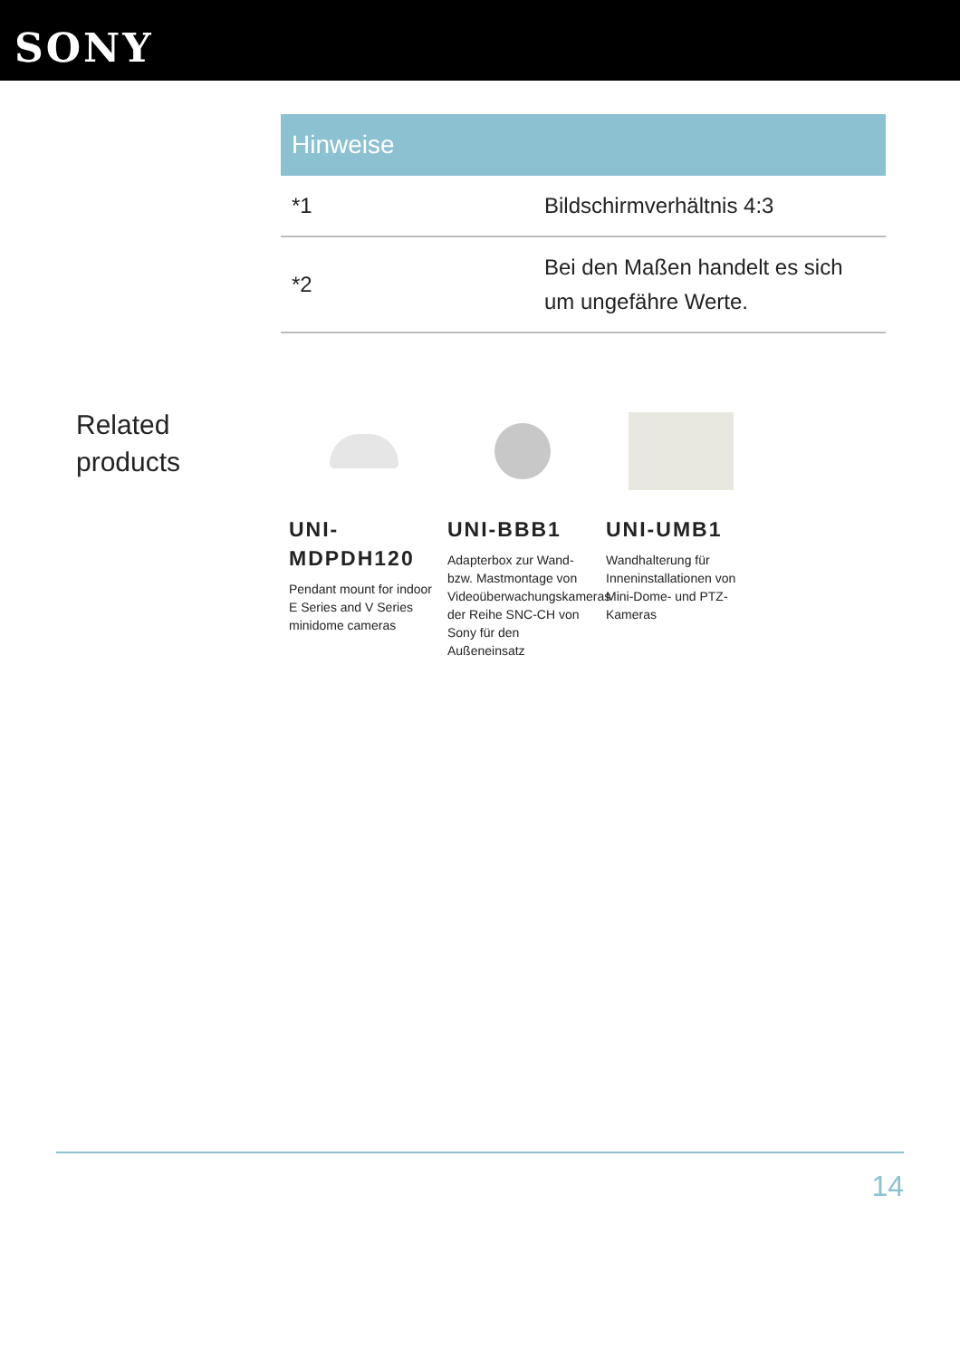SONY
| Hinweise | |
| --- | --- |
| *1 | Bildschirmverhältnis 4:3 |
| *2 | Bei den Maßen handelt es sich um ungefähre Werte. |
Related products
UNI-MDPDH120
Pendant mount for indoor E Series and V Series minidome cameras
UNI-BBB1
Adapterbox zur Wand- bzw. Mastmontage von Videoüberwachungskameras der Reihe SNC-CH von Sony für den Außeneinsatz
UNI-UMB1
Wandhalterung für Inneninstallationen von Mini-Dome- und PTZ-Kameras
14